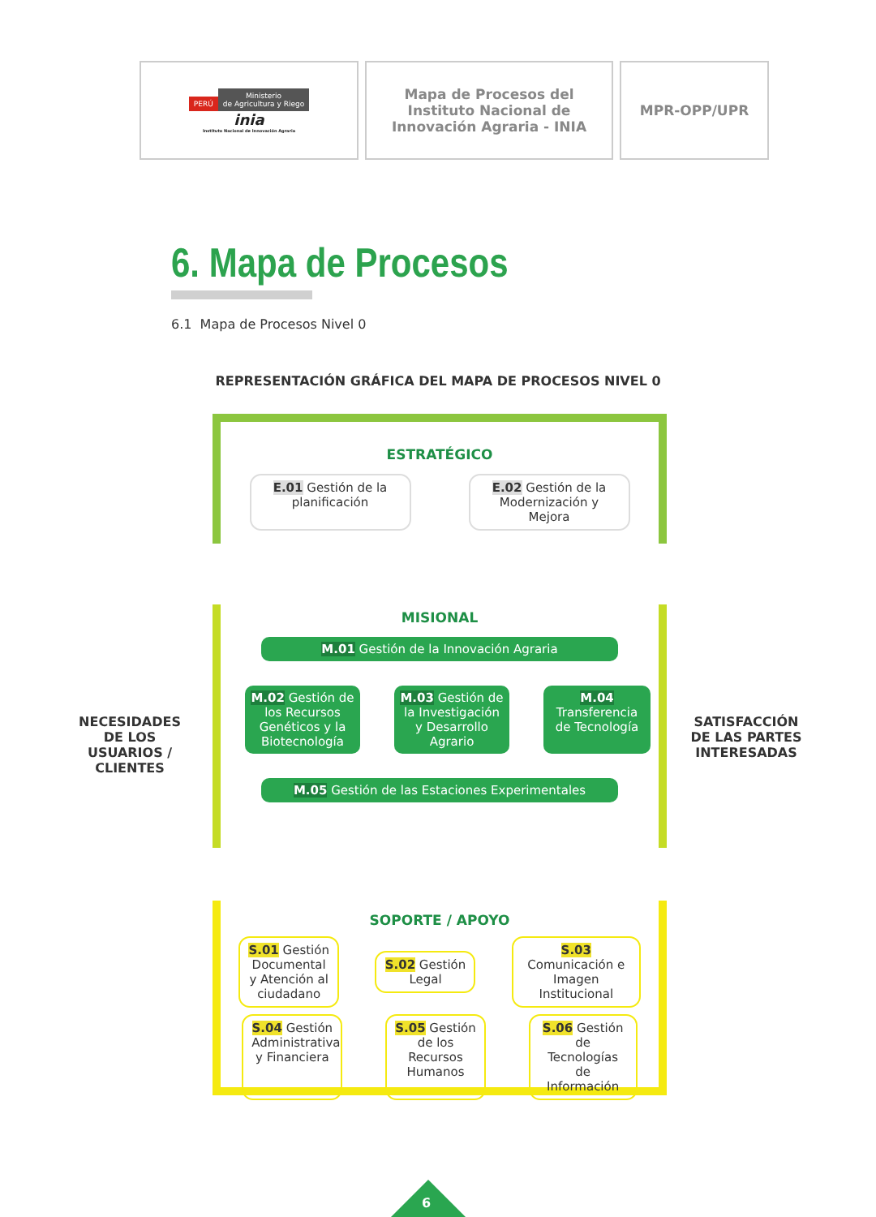| PERÚ Ministerio de Agricultura y Riego inia Instituto Nacional de Innovación Agraria | Mapa de Procesos del Instituto Nacional de Innovación Agraria - INIA | MPR-OPP/UPR |
6. Mapa de Procesos
6.1 Mapa de Procesos Nivel 0
REPRESENTACIÓN GRÁFICA DEL MAPA DE PROCESOS NIVEL 0
ESTRATÉGICO
E.01 Gestión de la planificación
E.02 Gestión de la Modernización y Mejora
NECESIDADES DE LOS USUARIOS / CLIENTES
MISIONAL
M.01 Gestión de la Innovación Agraria
M.02 Gestión de los Recursos Genéticos y la Biotecnología
M.03 Gestión de la Investigación y Desarrollo Agrario
M.04 Transferencia de Tecnología
M.05 Gestión de las Estaciones Experimentales
SATISFACCIÓN DE LAS PARTES INTERESADAS
SOPORTE / APOYO
S.01 Gestión Documental y Atención al ciudadano
S.02 Gestión Legal
S.03 Comunicación e Imagen Institucional
S.04 Gestión Administrativa y Financiera
S.05 Gestión de los Recursos Humanos
S.06 Gestión de Tecnologías de Información
6